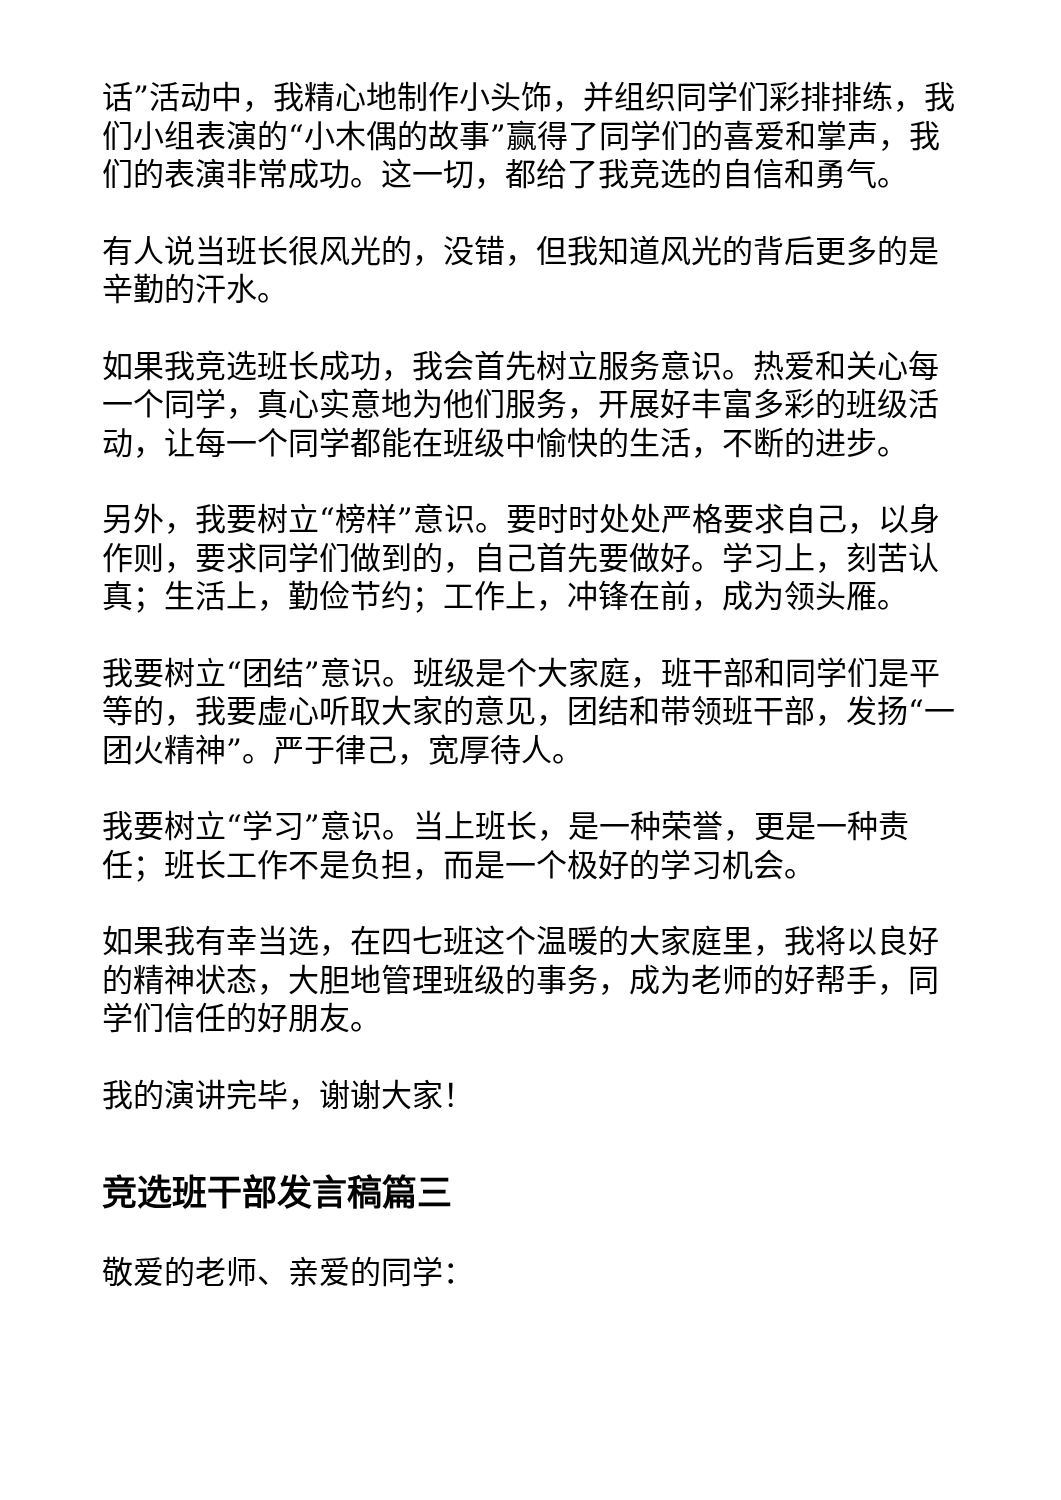话”活动中，我精心地制作小头饰，并组织同学们彩排排练，我们小组表演的“小木偶的故事”赢得了同学们的喜爱和掌声，我们的表演非常成功。这一切，都给了我竞选的自信和勇气。
有人说当班长很风光的，没错，但我知道风光的背后更多的是辛勤的汗水。
如果我竞选班长成功，我会首先树立服务意识。热爱和关心每一个同学，真心实意地为他们服务，开展好丰富多彩的班级活动，让每一个同学都能在班级中愉快的生活，不断的进步。
另外，我要树立“榜样”意识。要时时处处严格要求自己，以身作则，要求同学们做到的，自己首先要做好。学习上，刻苦认真；生活上，勤俭节约；工作上，冲锋在前，成为领头雁。
我要树立“团结”意识。班级是个大家庭，班干部和同学们是平等的，我要虚心听取大家的意见，团结和带领班干部，发扬“一团火精神”。严于律己，宽厚待人。
我要树立“学习”意识。当上班长，是一种荣誉，更是一种责任；班长工作不是负担，而是一个极好的学习机会。
如果我有幸当选，在四七班这个温暖的大家庭里，我将以良好的精神状态，大胆地管理班级的事务，成为老师的好帮手，同学们信任的好朋友。
我的演讲完毕，谢谢大家！
竞选班干部发言稿篇三
敬爱的老师、亲爱的同学：